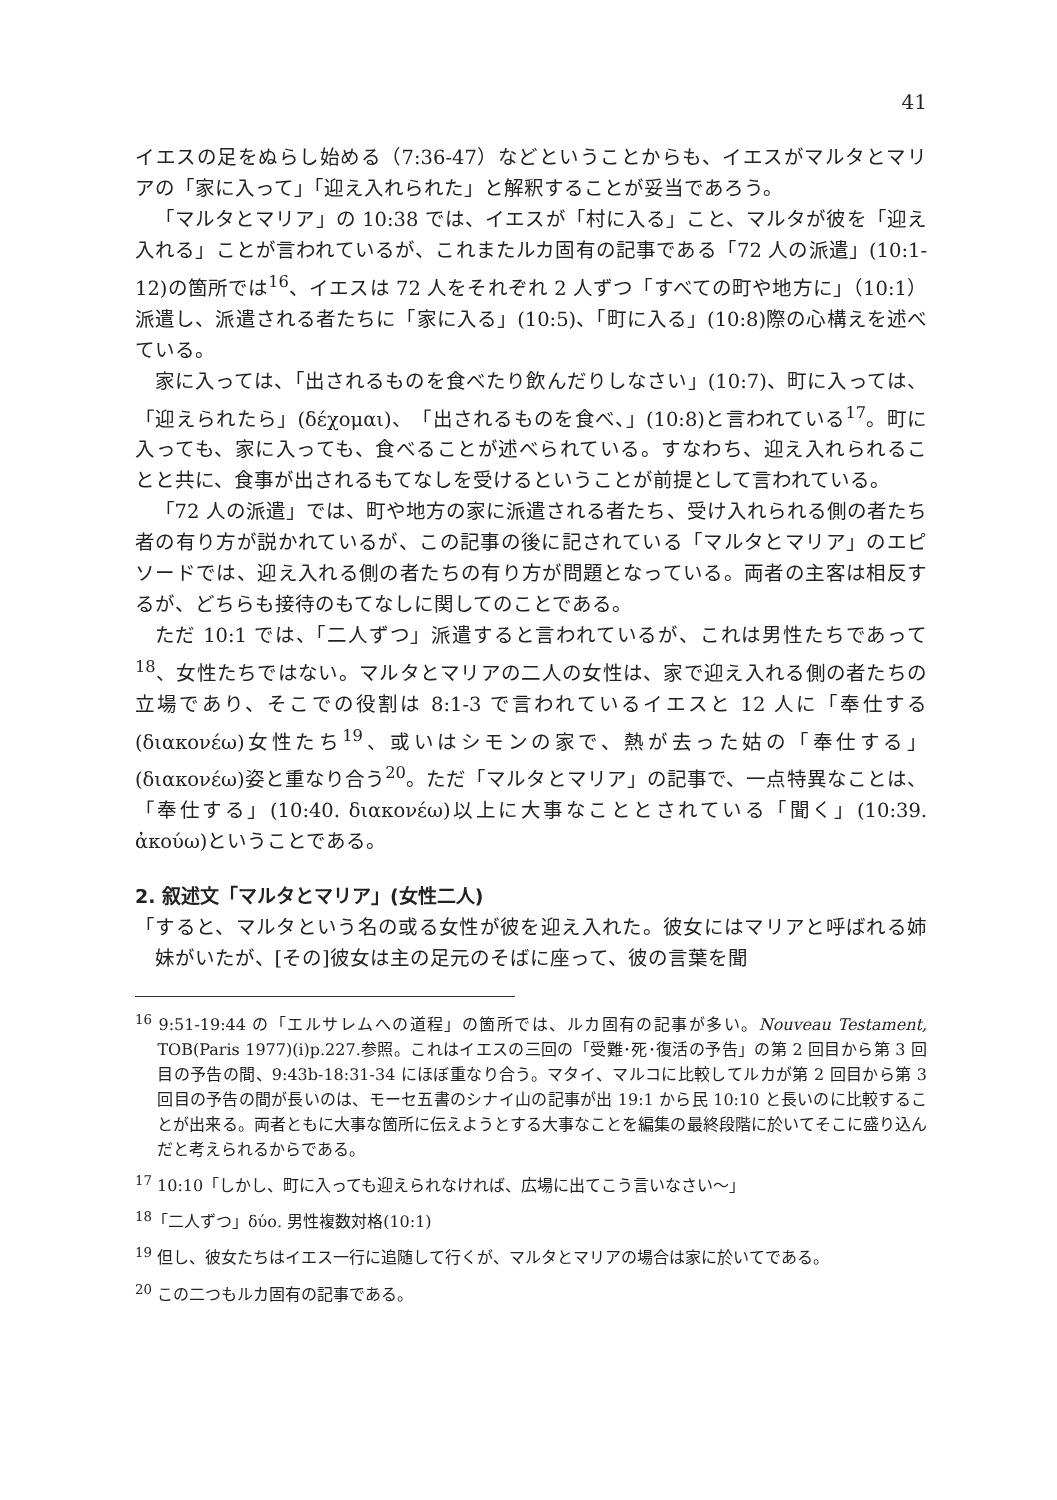41
イエスの足をぬらし始める（7:36-47）などということからも、イエスがマルタとマリアの「家に入って」「迎え入れられた」と解釈することが妥当であろう。
「マルタとマリア」の 10:38 では、イエスが「村に入る」こと、マルタが彼を「迎え入れる」ことが言われているが、これまたルカ固有の記事である「72 人の派遣」(10:1-12)の箇所では<sup>16</sup>、イエスは 72 人をそれぞれ 2 人ずつ「すべての町や地方に」（10:1）派遣し、派遣される者たちに「家に入る」(10:5)、「町に入る」(10:8)際の心構えを述べている。
家に入っては、「出されるものを食べたり飲んだりしなさい」(10:7)、町に入っては、「迎えられたら」(δέχομαι)、「出されるものを食べ、」(10:8)と言われている<sup>17</sup>。町に入っても、家に入っても、食べることが述べられている。すなわち、迎え入れられることと共に、食事が出されるもてなしを受けるということが前提として言われている。
「72 人の派遣」では、町や地方の家に派遣される者たち、受け入れられる側の者たち者の有り方が説かれているが、この記事の後に記されている「マルタとマリア」のエピソードでは、迎え入れる側の者たちの有り方が問題となっている。両者の主客は相反するが、どちらも接待のもてなしに関してのことである。
ただ 10:1 では、「二人ずつ」派遣すると言われているが、これは男性たちであって<sup>18</sup>、女性たちではない。マルタとマリアの二人の女性は、家で迎え入れる側の者たちの立場であり、そこでの役割は 8:1-3 で言われているイエスと 12 人に「奉仕する(διακονέω)女性たち<sup>19</sup>、或いはシモンの家で、熱が去った姑の「奉仕する」(διακονέω)姿と重なり合う<sup>20</sup>。ただ「マルタとマリア」の記事で、一点特異なことは、「奉仕する」(10:40. διακονέω)以上に大事なこととされている「聞く」(10:39. ἀκούω)ということである。
2. 叙述文「マルタとマリア」(女性二人)
「すると、マルタという名の或る女性が彼を迎え入れた。彼女にはマリアと呼ばれる姉妹がいたが、[その]彼女は主の足元のそばに座って、彼の言葉を聞
<sup>16</sup> 9:51-19:44 の「エルサレムへの道程」の箇所では、ルカ固有の記事が多い。Nouveau Testament, TOB(Paris 1977)(i)p.227.参照。これはイエスの三回の「受難･死･復活の予告」の第 2 回目から第 3 回目の予告の間、9:43b-18:31-34 にほぼ重なり合う。マタイ、マルコに比較してルカが第 2 回目から第 3 回目の予告の間が長いのは、モーセ五書のシナイ山の記事が出 19:1 から民 10:10 と長いのに比較することが出来る。両者ともに大事な箇所に伝えようとする大事なことを編集の最終段階に於いてそこに盛り込んだと考えられるからである。
<sup>17</sup> 10:10「しかし、町に入っても迎えられなければ、広場に出てこう言いなさい〜」
<sup>18</sup>「二人ずつ」δύο. 男性複数対格(10:1)
<sup>19</sup> 但し、彼女たちはイエス一行に追随して行くが、マルタとマリアの場合は家に於いてである。
<sup>20</sup> この二つもルカ固有の記事である。